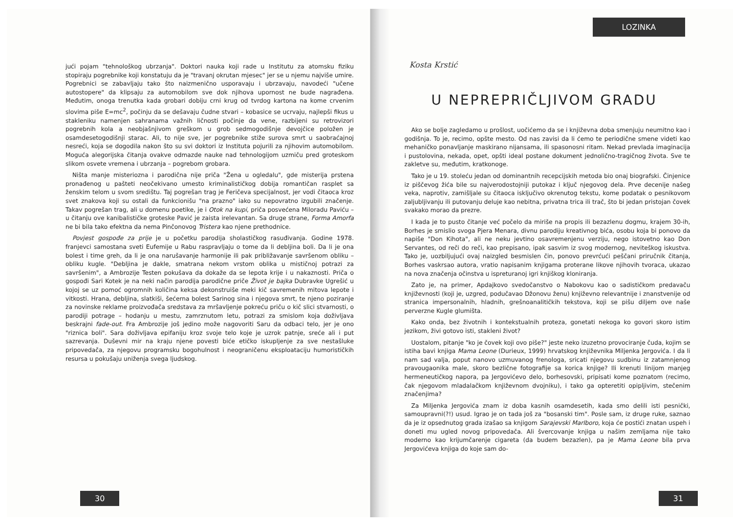jući pojam "tehnološkog ubrzanja". Doktori nauka koji rade u Institutu za atomsku fiziku stopiraju pogrebnike koji konstatuju da je "travanj okrutan mjesec" jer se u njemu najviše umire. Pogrebnici se zabavljaju tako što naizmenično usporavaju i ubrzavaju, navodeći "učene autostopere" da klipsaju za automobilom sve dok njihova upornost ne bude nagrađena. Međutim, onoga trenutka kada grobari dobiju crni krug od tvrdog kartona na kome crvenim slovima piše E=mc<sup>2</sup>, počinju da se dešavaju čudne stvari – kobasice se ucrvaju, najlepši fikus u stakleniku namenjen sahranama važnih ličnosti počinje da vene, razbijeni su retrovizori pogrebnih kola a neobjašnjivom greškom u grob sedmogodišnje devojčice položen je osamdesetogodišnji starac. Ali, to nije sve, jer pogrebnike stiže surova smrt u saobraćajnoj nesreći, koja se dogodila nakon što su svi doktori iz Instituta pojurili za njihovim automobilom. Moguća alegorijska čitanja ovakve odmazde nauke nad tehnologijom uzmiču pred groteskom slikom osvete vremena i ubrzanja – pogrebom grobara.
Ništa manje misteriozna i parodična nije priča "Žena u ogledalu", gde misterija prstena pronađenog u pašteti neočekivano umesto kriminalističkog dobija romantičan rasplet sa ženskim telom u svom središtu. Taj pogrešan trag je Feričeva specijalnost, jer vodi čitaoca kroz svet znakova koji su ostali da funkcionišu "na prazno" iako su nepovratno izgubili značenje. Takav pogrešan trag, ali u domenu poetike, je i Otok na kupi, priča posvećena Miloradu Paviću – u čitanju ove kanibalističke groteske Pavić je zaista irelevantan. Sa druge strane, Forma Amorfa ne bi bila tako efektna da nema Pinčonovog Tristera kao njene prethodnice.
Povjest gospođe za prije je u početku parodija sholastičkog rasuđivanja. Godine 1978. franjevci samostana sveti Eufemije u Rabu raspravljaju o tome da li debljina boli. Da li je ona bolest i time greh, da li je ona narušavanje harmonije ili pak približavanje savršenom obliku – obliku kugle. "Debljina je dakle, smatrana nekom vrstom oblika u mističnoj potrazi za savršenim", a Ambrozije Testen pokušava da dokaže da se lepota krije i u nakaznosti. Priča o gospođi Sari Kotek je na neki način parodija parodične priče Život je bajka Dubravke Ugrešić u kojoj se uz pomoć ogromnih količina keksa dekonstruiše meki kič savremenih mitova lepote i vitkosti. Hrana, debljina, slatkiši, šećerna bolest Sarinog sina i njegova smrt, te njeno poziranje za novinske reklame proizvođača sredstava za mršavljenje pokreću priču o kič slici stvarnosti, o parodiji potrage – hodanju u mestu, zamrznutom letu, potrazi za smislom koja doživljava beskrajni fade-out. Fra Ambrozije još jedino može nagovoriti Saru da odbaci telo, jer je ono "riznica boli". Sara doživljava epifaniju kroz svoje telo koje je uzrok patnje, sreće ali i put sazrevanja. Duševni mir na kraju njene povesti biće etičko iskupljenje za sve nestašluke pripovedača, za njegovu programsku bogohulnost i neograničenu eksploataciju humorističkih resursa u pokušaju uniženja svega ljudskog.
30
LOZINKA
Kosta Krstić
U NEPREPRIČLJIVOM GRADU
Ako se bolje zagledamo u prošlost, uočićemo da se i književna doba smenjuju neumitno kao i godišnja. To je, recimo, opšte mesto. Od nas zavisi da li ćemo te periodične smene videti kao mehaničko ponavljanje maskirano nijansama, ili spasonosni ritam. Nekad prevlada imaginacija i pustolovina, nekada, opet, opšti ideal postane dokument jednolično-tragičnog života. Sve te zakletve su, međutim, kratkonoge.
Tako je u 19. stoleću jedan od dominantnih recepcijskih metoda bio onaj biografski. Činjenice iz piščevog žića bile su najverodostojniji putokaz i ključ njegovog dela. Prve decenije našeg veka, naprotiv, zamišljale su čitaoca isključivo okrenutog tekstu, kome podatak o pesnikovom zaljubljivanju ili putovanju deluje kao nebitna, privatna trica ili trač, što bi jedan pristojan čovek svakako morao da prezre.
I kada je to pusto čitanje već počelo da miriše na propis ili bezazlenu dogmu, krajem 30-ih, Borhes je smislio svoga Pjera Menara, divnu parodiju kreativnog bića, osobu koja bi ponovo da napiše "Don Kihota", ali ne neku jevtino osavremenjenu verziju, nego istovetno kao Don Servantes, od reči do reči, kao prepisano, ipak sasvim iz svog modernog, neviteškog iskustva. Tako je, uozbiljujući ovaj naizgled besmislen čin, ponovo prevrćući peščani priručnik čitanja, Borhes vaskrsao autora, vratio napisanim knjigama proterane likove njihovih tvoraca, ukazao na nova značenja očinstva u ispreturanoj igri knjiškog kloniranja.
Zato je, na primer, Apdajkovo svedočanstvo o Nabokovu kao o sadističkom predavaču književnosti (koji je, uzgred, podučavao Džonovu ženu) književno relevantnije i znanstvenije od stranica impersonalnih, hladnih, grešnoanalitičkih tekstova, koji se pišu diljem ove naše perverzne Kugle glumišta.
Kako onda, bez životnih i kontekstualnih proteza, gonetati nekoga ko govori skoro istim jezikom, živi gotovo isti, stakleni život?
Uostalom, pitanje "ko je čovek koji ovo piše?" jeste neko izuzetno provociranje čuda, kojim se istiha bavi knjiga Mama Leone (Durieux, 1999) hrvatskog književnika Miljenka Jergovića. I da li nam sad valja, poput nanovo uzmuvanog frenologa, sricati njegovu sudbinu iz zatamnjenog pravougaonika male, skoro bezlične fotografije sa korica knjige? Ili krenuti linijom manjeg hermeneutičkog napora, pa Jergovićevo delo, borhesovski, pripisati kome poznatom (recimo, čak njegovom mladalačkom književnom dvojniku), i tako ga opteretiti opipljivim, stečenim značenjima?
Za Miljenka Jergovića znam iz doba kasnih osamdesetih, kada smo delili isti pesnički, samoupravni(?!) usud. Igrao je on tada još za "bosanski tim". Posle sam, iz druge ruke, saznao da je iz opsednutog grada izašao sa knjigom Sarajevski Marlboro, koja će postići znatan uspeh i doneti mu ugled novog pripovedača. Ali švercovanje knjiga u našim zemljama nije tako moderno kao krijumčarenje cigareta (da budem bezazlen), pa je Mama Leone bila prva Jergovićeva knjiga do koje sam do-
31